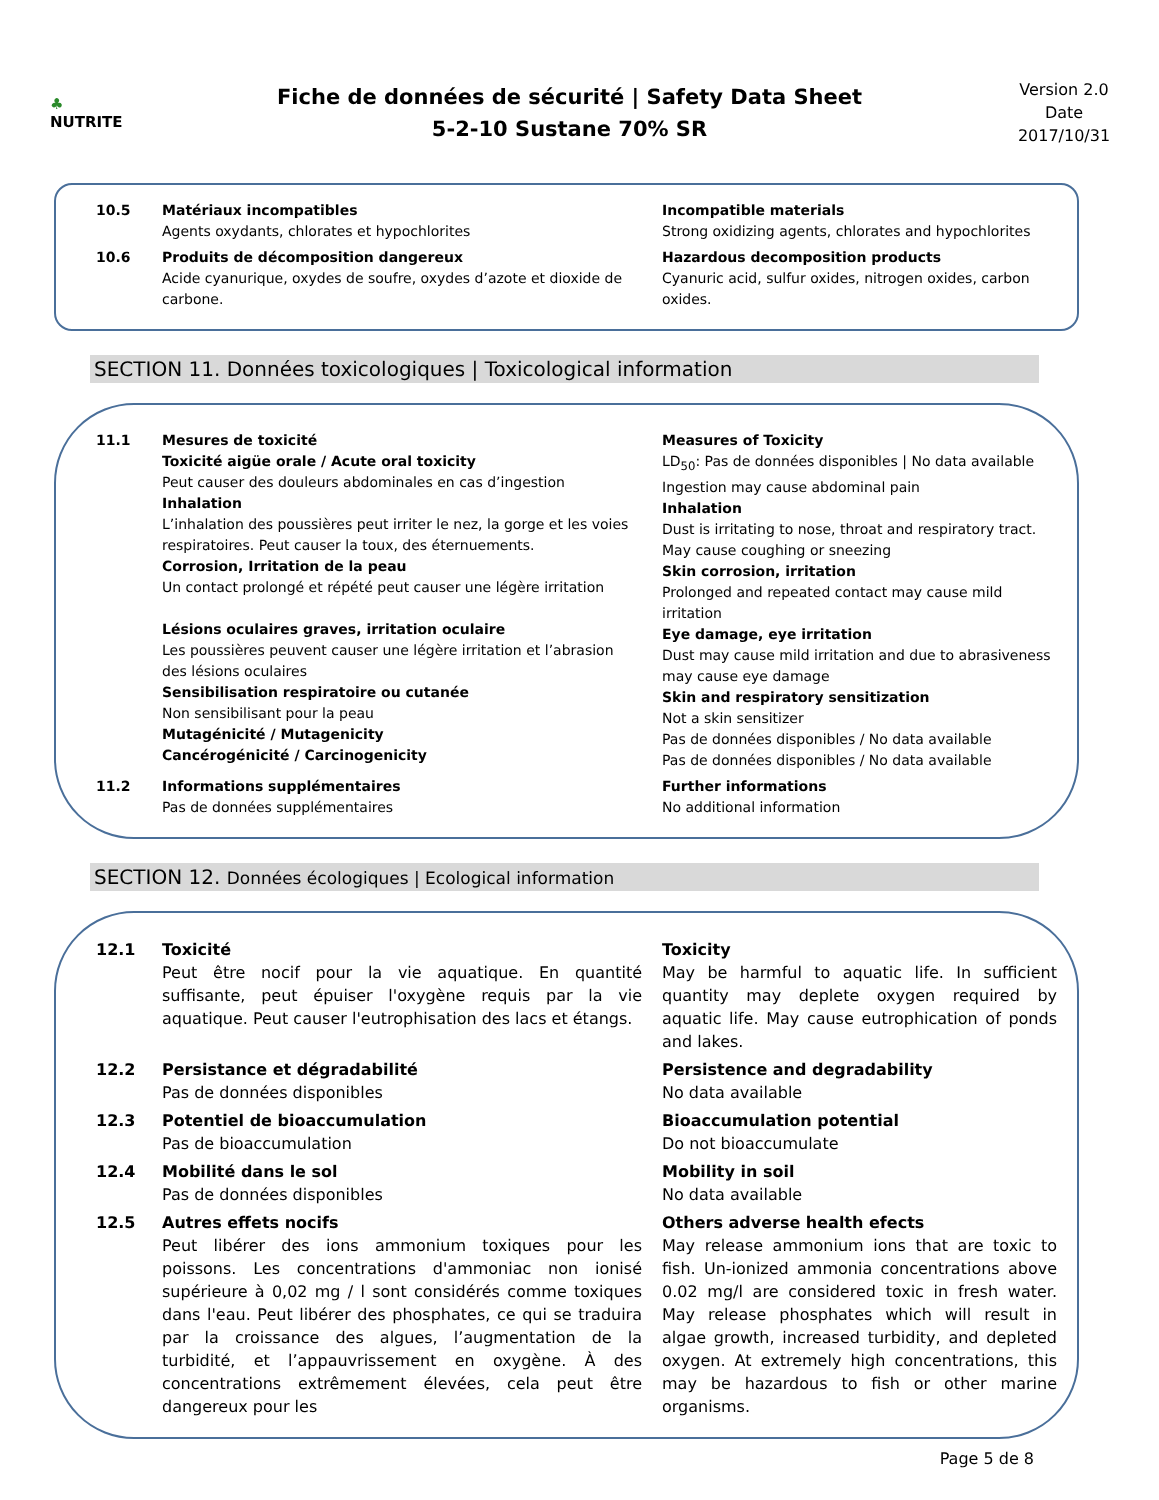♣
NUTRITE
Fiche de données de sécurité | Safety Data Sheet
5-2-10 Sustane 70% SR
Version 2.0
Date
2017/10/31
10.5 Matériaux incompatibles
Agents oxydants, chlorates et hypochlorites
Incompatible materials
Strong oxidizing agents, chlorates and hypochlorites
10.6 Produits de décomposition dangereux
Acide cyanurique, oxydes de soufre, oxydes d’azote et dioxide de carbone.
Hazardous decomposition products
Cyanuric acid, sulfur oxides, nitrogen oxides, carbon oxides.
SECTION 11. Données toxicologiques | Toxicological information
11.1 Mesures de toxicité
Toxicité aigüe orale / Acute oral toxicity
Peut causer des douleurs abdominales en cas d’ingestion
Inhalation
L’inhalation des poussières peut irriter le nez, la gorge et les voies respiratoires. Peut causer la toux, des éternuements.
Corrosion, Irritation de la peau
Un contact prolongé et répété peut causer une légère irritation
Lésions oculaires graves, irritation oculaire
Les poussières peuvent causer une légère irritation et l’abrasion des lésions oculaires
Sensibilisation respiratoire ou cutanée
Non sensibilisant pour la peau
Mutagénicité / Mutagenicity
Cancérogénicité / Carcinogenicity
Measures of Toxicity
LD<sub>50</sub>: Pas de données disponibles | No data available
Ingestion may cause abdominal pain
Inhalation
Dust is irritating to nose, throat and respiratory tract. May cause coughing or sneezing
Skin corrosion, irritation
Prolonged and repeated contact may cause mild irritation
Eye damage, eye irritation
Dust may cause mild irritation and due to abrasiveness may cause eye damage
Skin and respiratory sensitization
Not a skin sensitizer
Pas de données disponibles / No data available
Pas de données disponibles / No data available
11.2 Informations supplémentaires
Pas de données supplémentaires
Further informations
No additional information
SECTION 12. Données écologiques | Ecological information
12.1 Toxicité
Peut être nocif pour la vie aquatique. En quantité suffisante, peut épuiser l'oxygène requis par la vie aquatique. Peut causer l'eutrophisation des lacs et étangs.
Toxicity
May be harmful to aquatic life. In sufficient quantity may deplete oxygen required by aquatic life. May cause eutrophication of ponds and lakes.
12.2 Persistance et dégradabilité
Pas de données disponibles
Persistence and degradability
No data available
12.3 Potentiel de bioaccumulation
Pas de bioaccumulation
Bioaccumulation potential
Do not bioaccumulate
12.4 Mobilité dans le sol
Pas de données disponibles
Mobility in soil
No data available
12.5 Autres effets nocifs
Peut libérer des ions ammonium toxiques pour les poissons. Les concentrations d'ammoniac non ionisé supérieure à 0,02 mg / l sont considérés comme toxiques dans l'eau. Peut libérer des phosphates, ce qui se traduira par la croissance des algues, l’augmentation de la turbidité, et l’appauvrissement en oxygène. À des concentrations extrêmement élevées, cela peut être dangereux pour les
Others adverse health efects
May release ammonium ions that are toxic to fish. Un-ionized ammonia concentrations above 0.02 mg/l are considered toxic in fresh water. May release phosphates which will result in algae growth, increased turbidity, and depleted oxygen. At extremely high concentrations, this may be hazardous to fish or other marine organisms.
Page 5 de 8